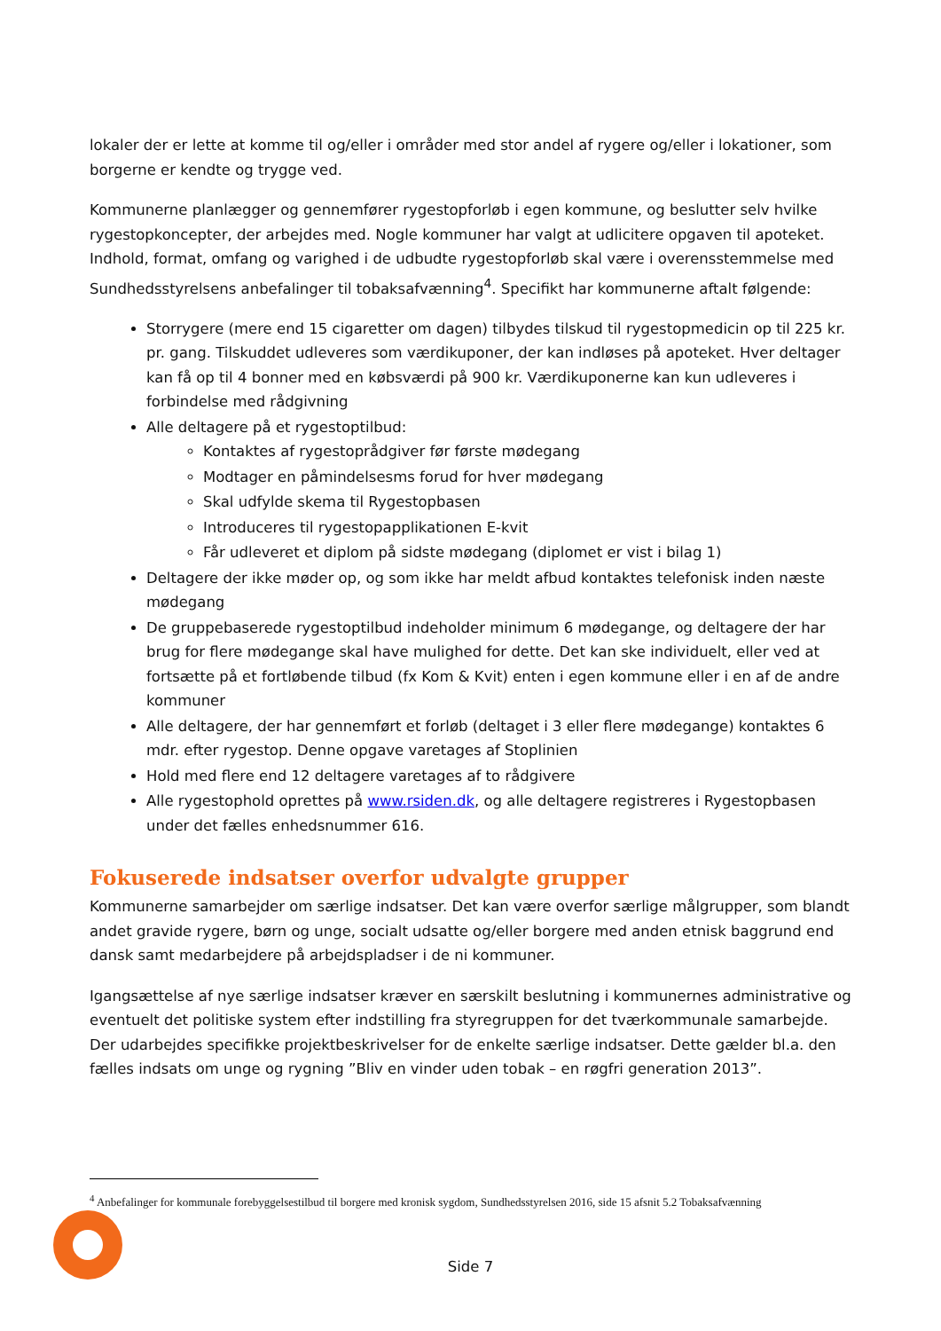lokaler der er lette at komme til og/eller i områder med stor andel af rygere og/eller i lokationer, som borgerne er kendte og trygge ved.
Kommunerne planlægger og gennemfører rygestopforløb i egen kommune, og beslutter selv hvilke rygestopkoncepter, der arbejdes med. Nogle kommuner har valgt at udlicitere opgaven til apoteket. Indhold, format, omfang og varighed i de udbudte rygestopforløb skal være i overensstemmelse med Sundhedsstyrelsens anbefalinger til tobaksafvænning<sup>4</sup>. Specifikt har kommunerne aftalt følgende:
Storrygere (mere end 15 cigaretter om dagen) tilbydes tilskud til rygestopmedicin op til 225 kr. pr. gang. Tilskuddet udleveres som værdikuponer, der kan indløses på apoteket. Hver deltager kan få op til 4 bonner med en købsværdi på 900 kr. Værdikuponerne kan kun udleveres i forbindelse med rådgivning
Alle deltagere på et rygestoptilbud:
Kontaktes af rygestoprådgiver før første mødegang
Modtager en påmindelsesms forud for hver mødegang
Skal udfylde skema til Rygestopbasen
Introduceres til rygestopapplikationen E-kvit
Får udleveret et diplom på sidste mødegang (diplomet er vist i bilag 1)
Deltagere der ikke møder op, og som ikke har meldt afbud kontaktes telefonisk inden næste mødegang
De gruppebaserede rygestoptilbud indeholder minimum 6 mødegange, og deltagere der har brug for flere mødegange skal have mulighed for dette. Det kan ske individuelt, eller ved at fortsætte på et fortløbende tilbud (fx Kom & Kvit) enten i egen kommune eller i en af de andre kommuner
Alle deltagere, der har gennemført et forløb (deltaget i 3 eller flere mødegange) kontaktes 6 mdr. efter rygestop. Denne opgave varetages af Stoplinien
Hold med flere end 12 deltagere varetages af to rådgivere
Alle rygestophold oprettes på www.rsiden.dk, og alle deltagere registreres i Rygestopbasen under det fælles enhedsnummer 616.
Fokuserede indsatser overfor udvalgte grupper
Kommunerne samarbejder om særlige indsatser. Det kan være overfor særlige målgrupper, som blandt andet gravide rygere, børn og unge, socialt udsatte og/eller borgere med anden etnisk baggrund end dansk samt medarbejdere på arbejdspladser i de ni kommuner.
Igangsættelse af nye særlige indsatser kræver en særskilt beslutning i kommunernes administrative og eventuelt det politiske system efter indstilling fra styregruppen for det tværkommunale samarbejde. Der udarbejdes specifikke projektbeskrivelser for de enkelte særlige indsatser. Dette gælder bl.a. den fælles indsats om unge og rygning ”Bliv en vinder uden tobak – en røgfri generation 2013”.
<sup>4</sup> Anbefalinger for kommunale forebyggelsestilbud til borgere med kronisk sygdom, Sundhedsstyrelsen 2016, side 15 afsnit 5.2 Tobaksafvænning
Side 7